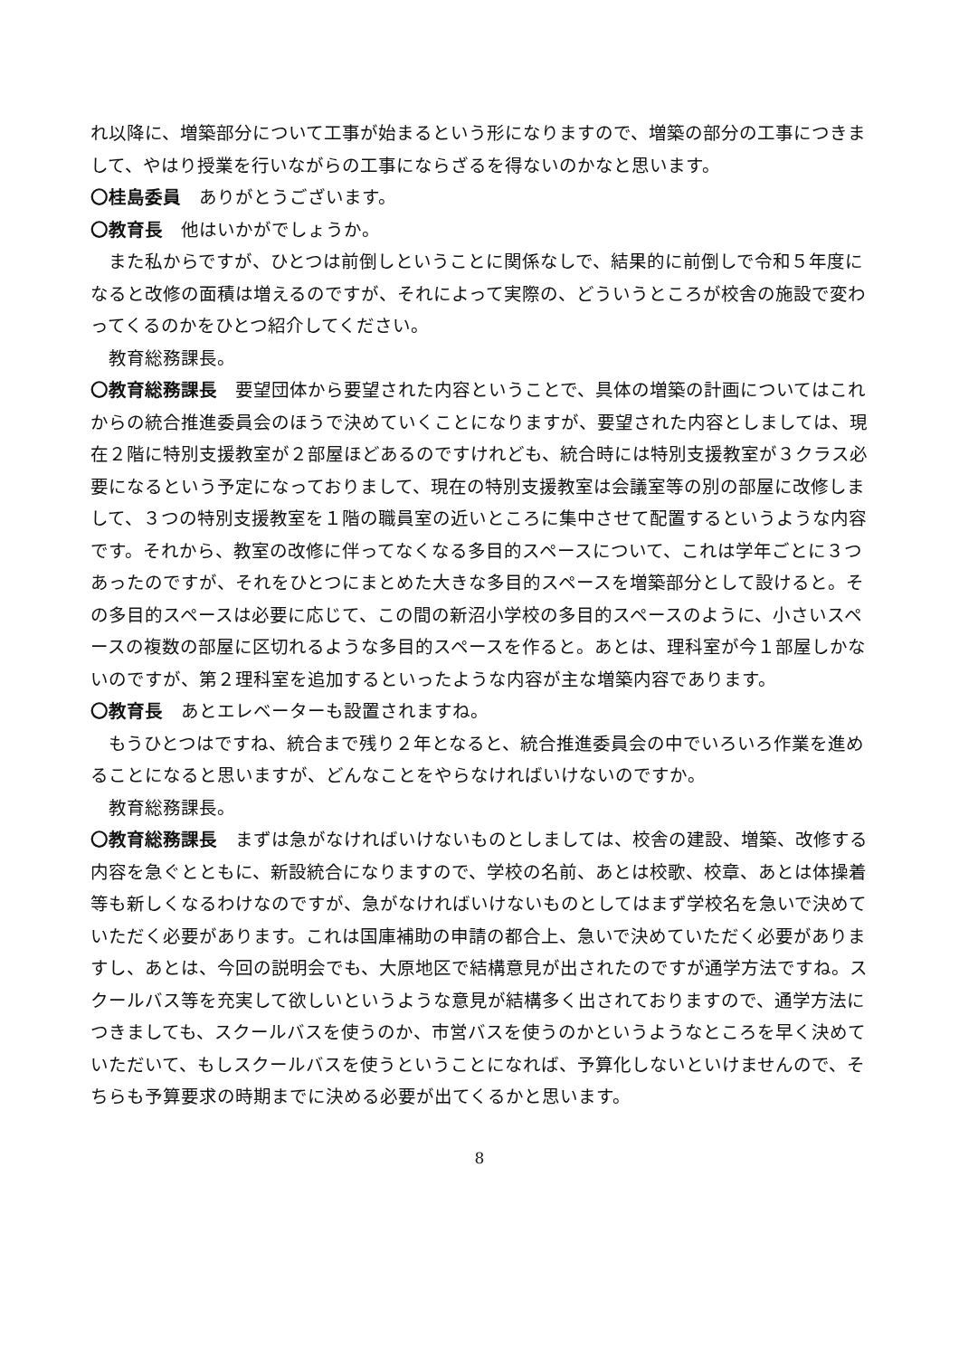れ以降に、増築部分について工事が始まるという形になりますので、増築の部分の工事につきまして、やはり授業を行いながらの工事にならざるを得ないのかなと思います。
〇桂島委員　ありがとうございます。
〇教育長　他はいかがでしょうか。
　また私からですが、ひとつは前倒しということに関係なしで、結果的に前倒しで令和５年度になると改修の面積は増えるのですが、それによって実際の、どういうところが校舎の施設で変わってくるのかをひとつ紹介してください。
　教育総務課長。
〇教育総務課長　要望団体から要望された内容ということで、具体の増築の計画についてはこれからの統合推進委員会のほうで決めていくことになりますが、要望された内容としましては、現在２階に特別支援教室が２部屋ほどあるのですけれども、統合時には特別支援教室が３クラス必要になるという予定になっておりまして、現在の特別支援教室は会議室等の別の部屋に改修しまして、３つの特別支援教室を１階の職員室の近いところに集中させて配置するというような内容です。それから、教室の改修に伴ってなくなる多目的スペースについて、これは学年ごとに３つあったのですが、それをひとつにまとめた大きな多目的スペースを増築部分として設けると。その多目的スペースは必要に応じて、この間の新沼小学校の多目的スペースのように、小さいスペースの複数の部屋に区切れるような多目的スペースを作ると。あとは、理科室が今１部屋しかないのですが、第２理科室を追加するといったような内容が主な増築内容であります。
〇教育長　あとエレベーターも設置されますね。
　もうひとつはですね、統合まで残り２年となると、統合推進委員会の中でいろいろ作業を進めることになると思いますが、どんなことをやらなければいけないのですか。
　教育総務課長。
〇教育総務課長　まずは急がなければいけないものとしましては、校舎の建設、増築、改修する内容を急ぐとともに、新設統合になりますので、学校の名前、あとは校歌、校章、あとは体操着等も新しくなるわけなのですが、急がなければいけないものとしてはまず学校名を急いで決めていただく必要があります。これは国庫補助の申請の都合上、急いで決めていただく必要がありますし、あとは、今回の説明会でも、大原地区で結構意見が出されたのですが通学方法ですね。スクールバス等を充実して欲しいというような意見が結構多く出されておりますので、通学方法につきましても、スクールバスを使うのか、市営バスを使うのかというようなところを早く決めていただいて、もしスクールバスを使うということになれば、予算化しないといけませんので、そちらも予算要求の時期までに決める必要が出てくるかと思います。
8